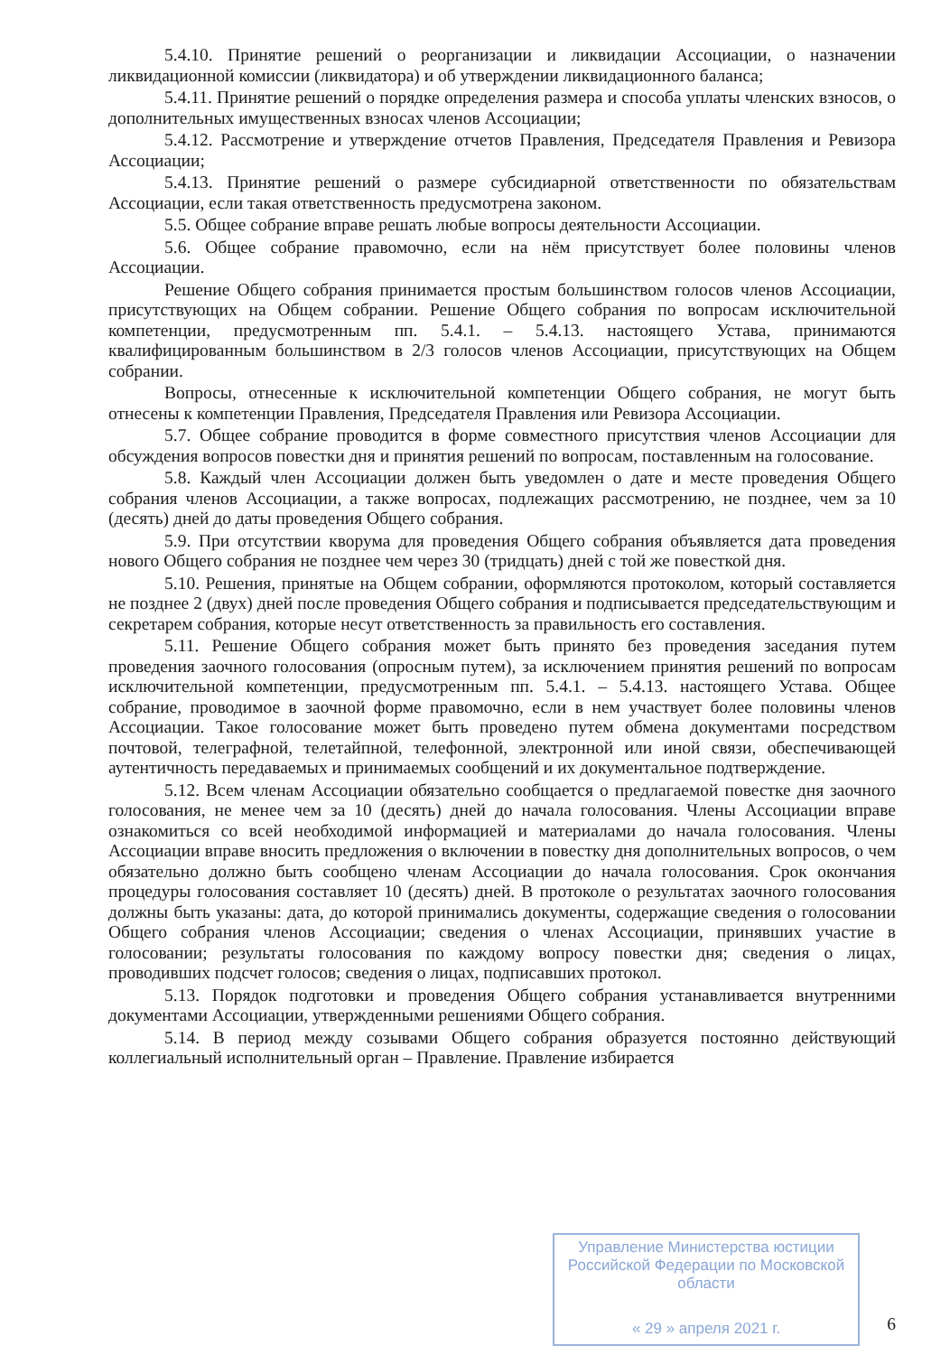5.4.10. Принятие решений о реорганизации и ликвидации Ассоциации, о назначении ликвидационной комиссии (ликвидатора) и об утверждении ликвидационного баланса;
5.4.11. Принятие решений о порядке определения размера и способа уплаты членских взносов, о дополнительных имущественных взносах членов Ассоциации;
5.4.12. Рассмотрение и утверждение отчетов Правления, Председателя Правления и Ревизора Ассоциации;
5.4.13. Принятие решений о размере субсидиарной ответственности по обязательствам Ассоциации, если такая ответственность предусмотрена законом.
5.5. Общее собрание вправе решать любые вопросы деятельности Ассоциации.
5.6. Общее собрание правомочно, если на нём присутствует более половины членов Ассоциации.
Решение Общего собрания принимается простым большинством голосов членов Ассоциации, присутствующих на Общем собрании. Решение Общего собрания по вопросам исключительной компетенции, предусмотренным пп. 5.4.1. – 5.4.13. настоящего Устава, принимаются квалифицированным большинством в 2/3 голосов членов Ассоциации, присутствующих на Общем собрании.
Вопросы, отнесенные к исключительной компетенции Общего собрания, не могут быть отнесены к компетенции Правления, Председателя Правления или Ревизора Ассоциации.
5.7. Общее собрание проводится в форме совместного присутствия членов Ассоциации для обсуждения вопросов повестки дня и принятия решений по вопросам, поставленным на голосование.
5.8. Каждый член Ассоциации должен быть уведомлен о дате и месте проведения Общего собрания членов Ассоциации, а также вопросах, подлежащих рассмотрению, не позднее, чем за 10 (десять) дней до даты проведения Общего собрания.
5.9. При отсутствии кворума для проведения Общего собрания объявляется дата проведения нового Общего собрания не позднее чем через 30 (тридцать) дней с той же повесткой дня.
5.10. Решения, принятые на Общем собрании, оформляются протоколом, который составляется не позднее 2 (двух) дней после проведения Общего собрания и подписывается председательствующим и секретарем собрания, которые несут ответственность за правильность его составления.
5.11. Решение Общего собрания может быть принято без проведения заседания путем проведения заочного голосования (опросным путем), за исключением принятия решений по вопросам исключительной компетенции, предусмотренным пп. 5.4.1. – 5.4.13. настоящего Устава. Общее собрание, проводимое в заочной форме правомочно, если в нем участвует более половины членов Ассоциации. Такое голосование может быть проведено путем обмена документами посредством почтовой, телеграфной, телетайпной, телефонной, электронной или иной связи, обеспечивающей аутентичность передаваемых и принимаемых сообщений и их документальное подтверждение.
5.12. Всем членам Ассоциации обязательно сообщается о предлагаемой повестке дня заочного голосования, не менее чем за 10 (десять) дней до начала голосования. Члены Ассоциации вправе ознакомиться со всей необходимой информацией и материалами до начала голосования. Члены Ассоциации вправе вносить предложения о включении в повестку дня дополнительных вопросов, о чем обязательно должно быть сообщено членам Ассоциации до начала голосования. Срок окончания процедуры голосования составляет 10 (десять) дней. В протоколе о результатах заочного голосования должны быть указаны: дата, до которой принимались документы, содержащие сведения о голосовании Общего собрания членов Ассоциации; сведения о членах Ассоциации, принявших участие в голосовании; результаты голосования по каждому вопросу повестки дня; сведения о лицах, проводивших подсчет голосов; сведения о лицах, подписавших протокол.
5.13. Порядок подготовки и проведения Общего собрания устанавливается внутренними документами Ассоциации, утвержденными решениями Общего собрания.
5.14. В период между созывами Общего собрания образуется постоянно действующий коллегиальный исполнительный орган – Правление. Правление избирается
Управление Министерства юстиции Российской Федерации по Московской области
« 29 » апреля 2021 г.
6